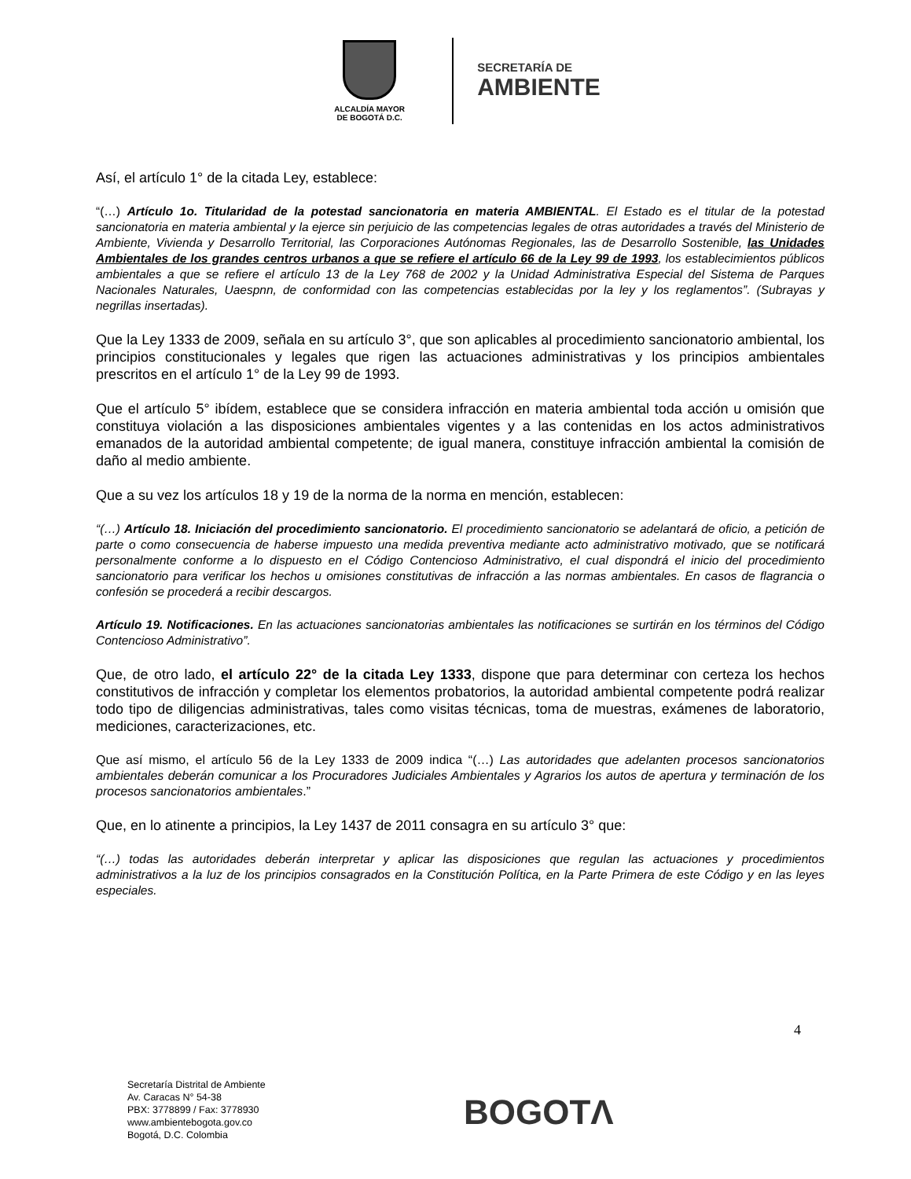ALCALDÍA MAYOR
DE BOGOTÁ D.C.
SECRETARÍA DE
AMBIENTE
Así, el artículo 1° de la citada Ley, establece:
“(…) Artículo 1o. Titularidad de la potestad sancionatoria en materia AMBIENTAL. El Estado es el titular de la potestad sancionatoria en materia ambiental y la ejerce sin perjuicio de las competencias legales de otras autoridades a través del Ministerio de Ambiente, Vivienda y Desarrollo Territorial, las Corporaciones Autónomas Regionales, las de Desarrollo Sostenible, las Unidades Ambientales de los grandes centros urbanos a que se refiere el artículo 66 de la Ley 99 de 1993, los establecimientos públicos ambientales a que se refiere el artículo 13 de la Ley 768 de 2002 y la Unidad Administrativa Especial del Sistema de Parques Nacionales Naturales, Uaespnn, de conformidad con las competencias establecidas por la ley y los reglamentos”. (Subrayas y negrillas insertadas).
Que la Ley 1333 de 2009, señala en su artículo 3°, que son aplicables al procedimiento sancionatorio ambiental, los principios constitucionales y legales que rigen las actuaciones administrativas y los principios ambientales prescritos en el artículo 1° de la Ley 99 de 1993.
Que el artículo 5° ibídem, establece que se considera infracción en materia ambiental toda acción u omisión que constituya violación a las disposiciones ambientales vigentes y a las contenidas en los actos administrativos emanados de la autoridad ambiental competente; de igual manera, constituye infracción ambiental la comisión de daño al medio ambiente.
Que a su vez los artículos 18 y 19 de la norma de la norma en mención, establecen:
“(…) Artículo 18. Iniciación del procedimiento sancionatorio. El procedimiento sancionatorio se adelantará de oficio, a petición de parte o como consecuencia de haberse impuesto una medida preventiva mediante acto administrativo motivado, que se notificará personalmente conforme a lo dispuesto en el Código Contencioso Administrativo, el cual dispondrá el inicio del procedimiento sancionatorio para verificar los hechos u omisiones constitutivas de infracción a las normas ambientales. En casos de flagrancia o confesión se procederá a recibir descargos.
Artículo 19. Notificaciones. En las actuaciones sancionatorias ambientales las notificaciones se surtirán en los términos del Código Contencioso Administrativo”.
Que, de otro lado, el artículo 22° de la citada Ley 1333, dispone que para determinar con certeza los hechos constitutivos de infracción y completar los elementos probatorios, la autoridad ambiental competente podrá realizar todo tipo de diligencias administrativas, tales como visitas técnicas, toma de muestras, exámenes de laboratorio, mediciones, caracterizaciones, etc.
Que así mismo, el artículo 56 de la Ley 1333 de 2009 indica “(…) Las autoridades que adelanten procesos sancionatorios ambientales deberán comunicar a los Procuradores Judiciales Ambientales y Agrarios los autos de apertura y terminación de los procesos sancionatorios ambientales.”
Que, en lo atinente a principios, la Ley 1437 de 2011 consagra en su artículo 3° que:
“(…) todas las autoridades deberán interpretar y aplicar las disposiciones que regulan las actuaciones y procedimientos administrativos a la luz de los principios consagrados en la Constitución Política, en la Parte Primera de este Código y en las leyes especiales.
4
Secretaría Distrital de Ambiente
Av. Caracas N° 54-38
PBX: 3778899 / Fax: 3778930
www.ambientebogota.gov.co
Bogotá, D.C. Colombia
BOGOTΛ